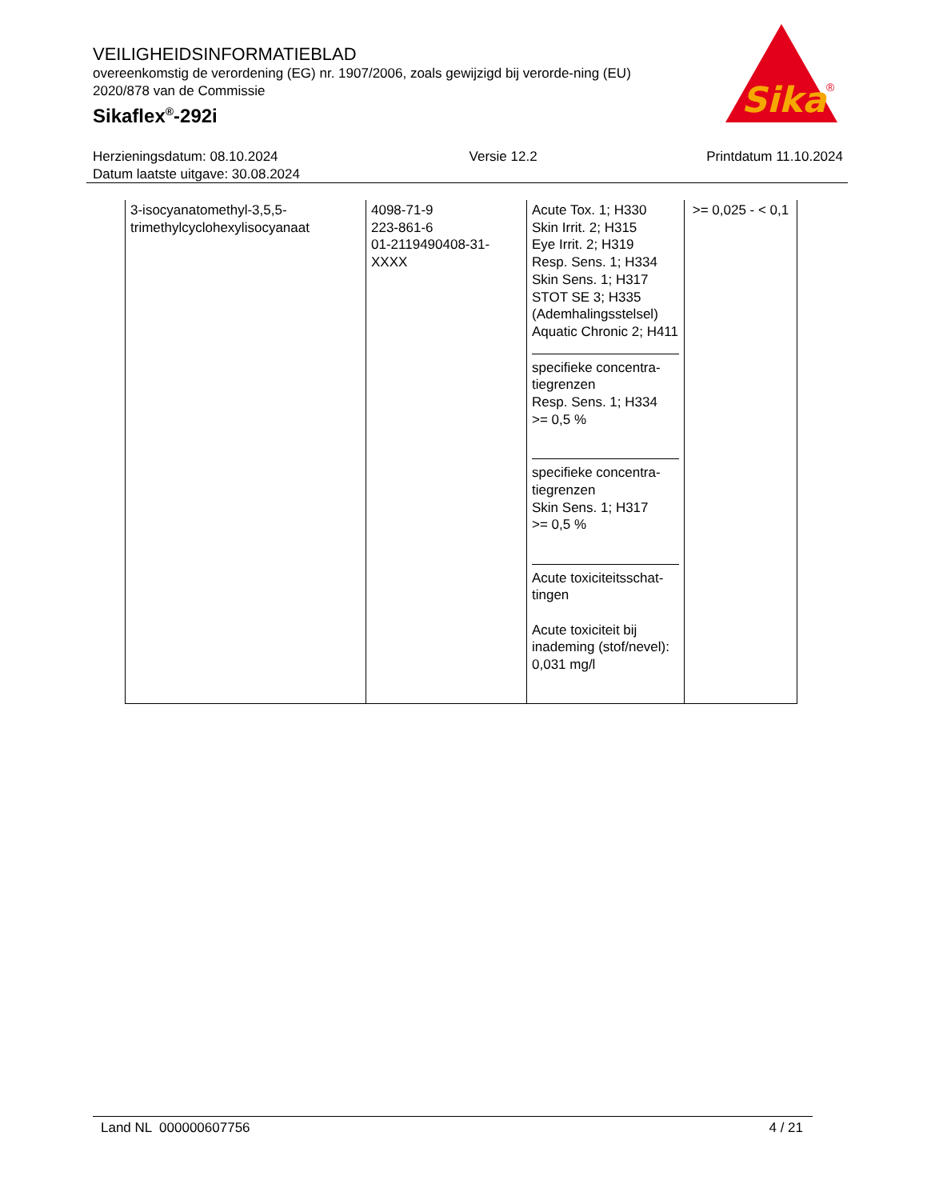VEILIGHEIDSINFORMATIEBLAD
overeenkomstig de verordening (EG) nr. 1907/2006, zoals gewijzigd bij verorde-ning (EU) 2020/878 van de Commissie
Sikaflex<sup>®</sup>-292i
Sika
®
Herzieningsdatum: 08.10.2024
Datum laatste uitgave: 30.08.2024
Versie 12.2 Printdatum 11.10.2024
| 3-isocyanatomethyl-3,5,5-trimethylcyclohexylisocyanaat | 4098-71-9 223-861-6 01-2119490408-31-XXXX | Acute Tox. 1; H330 Skin Irrit. 2; H315 Eye Irrit. 2; H319 Resp. Sens. 1; H334 Skin Sens. 1; H317 STOT SE 3; H335 (Ademhalingsstelsel) Aquatic Chronic 2; H411 specifieke concentra-tiegrenzen Resp. Sens. 1; H334 >= 0,5 % specifieke concentra-tiegrenzen Skin Sens. 1; H317 >= 0,5 % Acute toxiciteitsschat-tingen Acute toxiciteit bij inademing (stof/nevel): 0,031 mg/l | >= 0,025 - < 0,1 |
Land NL 000000607756 4 / 21